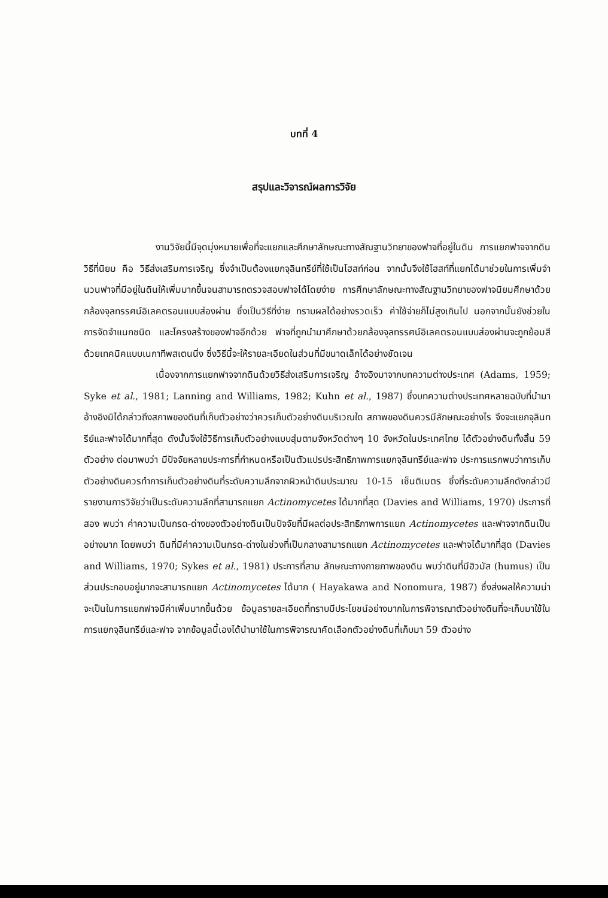บทที่ 4
สรุปและวิจารณ์ผลการวิจัย
งานวิจัยนี้มีจุดมุ่งหมายเพื่อที่จะแยกและศึกษาลักษณะทางสัณฐานวิทยาของฟาจที่อยู่ในดิน การแยกฟาจจากดิน วิธีที่นิยม คือ วิธีส่งเสริมการเจริญ ซึ่งจำเป็นต้องแยกจุลินทรีย์ที่ใช้เป็นโฮสท์ก่อน จากนั้นจึงใช้โฮสท์ที่แยกได้มาช่วยในการเพิ่มจำนวนฟาจที่มีอยู่ในดินให้เพิ่มมากขึ้นจนสามารถตรวจสอบฟาจได้โดยง่าย การศึกษาลักษณะทางสัณฐานวิทยาของฟาจนิยมศึกษาด้วยกล้องจุลทรรศน์อิเลคตรอนแบบส่องผ่าน ซึ่งเป็นวิธีที่ง่าย ทราบผลได้อย่างรวดเร็ว ค่าใช้จ่ายก็ไม่สูงเกินไป นอกจากนั้นยังช่วยในการจัดจำแนกชนิด และโครงสร้างของฟาจอีกด้วย ฟาจที่ถูกนำมาศึกษาด้วยกล้องจุลทรรศน์อิเลคตรอนแบบส่องผ่านจะถูกย้อมสีด้วยเทคนิคแบบเนกาทีพสเตนนิ่ง ซึ่งวิธีนี้จะให้รายละเอียดในส่วนที่มีขนาดเล็กได้อย่างชัดเจน
เนื่องจากการแยกฟาจจากดินด้วยวิธีส่งเสริมการเจริญ อ้างอิงมาจากบทความต่างประเทศ (Adams, 1959; Syke et al., 1981; Lanning and Williams, 1982; Kuhn et al., 1987) ซึ่งบทความต่างประเทศหลายฉบับที่นำมาอ้างอิงมิได้กล่าวถึงสภาพของดินที่เก็บตัวอย่างว่าควรเก็บตัวอย่างดินบริเวณใด สภาพของดินควรมีลักษณะอย่างไร จึงจะแยกจุลินทรีย์และฟาจได้มากที่สุด ดังนั้นจึงใช้วิธีการเก็บตัวอย่างแบบสุ่มตามจังหวัดต่างๆ 10 จังหวัดในประเทศไทย ได้ตัวอย่างดินทั้งสิ้น 59 ตัวอย่าง ต่อมาพบว่า มีปัจจัยหลายประการที่กำหนดหรือเป็นตัวแปรประสิทธิภาพการแยกจุลินทรีย์และฟาจ ประการแรกพบว่าการเก็บตัวอย่างดินควรทำการเก็บตัวอย่างดินที่ระดับความลึกจากผิวหน้าดินประมาณ 10-15 เซ็นติเมตร ซึ่งที่ระดับความลึกดังกล่าวมีรายงานการวิจัยว่าเป็นระดับความลึกที่สามารถแยก Actinomycetes ได้มากที่สุด (Davies and Williams, 1970) ประการที่สอง พบว่า ค่าความเป็นกรด-ด่างของตัวอย่างดินเป็นปัจจัยที่มีผลต่อประสิทธิภาพการแยก Actinomycetes และฟาจจากดินเป็นอย่างมาก โดยพบว่า ดินที่มีค่าความเป็นกรด-ด่างในช่วงที่เป็นกลางสามารถแยก Actinomycetes และฟาจได้มากที่สุด (Davies and Williams, 1970; Sykes et al., 1981) ประการที่สาม ลักษณะทางกายภาพของดิน พบว่าดินที่มีฮิวมัส (humus) เป็นส่วนประกอบอยู่มากจะสามารถแยก Actinomycetes ได้มาก ( Hayakawa and Nonomura, 1987) ซึ่งส่งผลให้ความน่าจะเป็นในการแยกฟาจมีค่าเพิ่มมากขึ้นด้วย ข้อมูลรายละเอียดที่ทราบมีประโยชน์อย่างมากในการพิจารณาตัวอย่างดินที่จะเก็บมาใช้ในการแยกจุลินทรีย์และฟาจ จากข้อมูลนี้เองได้นำมาใช้ในการพิจารณาคัดเลือกตัวอย่างดินที่เก็บมา 59 ตัวอย่าง